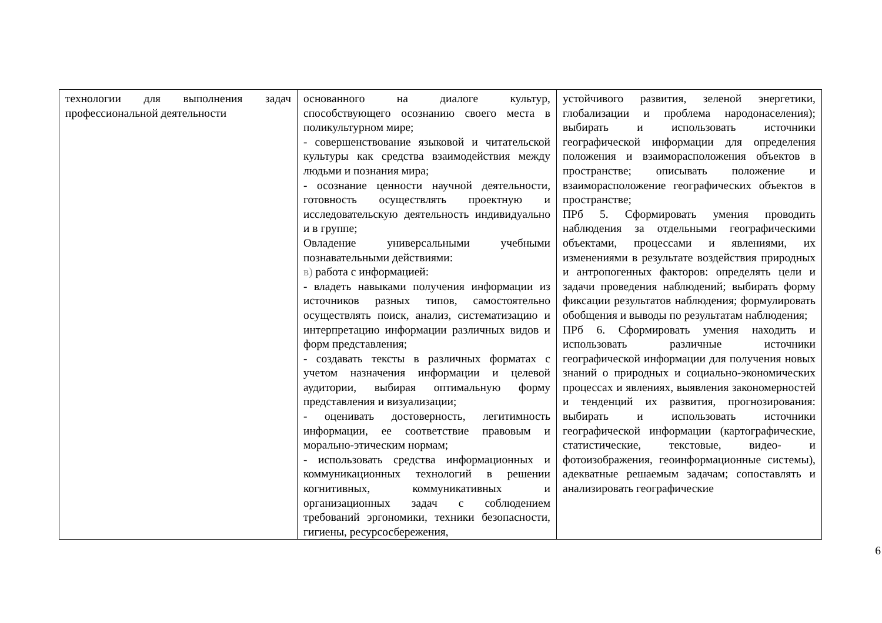| технологии для выполнения задач профессиональной деятельности | основанного на диалоге культур, способствующего осознанию своего места в поликультурном мире; - совершенствование языковой и читательской культуры как средства взаимодействия между людьми и познания мира; - осознание ценности научной деятельности, готовность осуществлять проектную и исследовательскую деятельность индивидуально и в группе; Овладение универсальными учебными познавательными действиями: в) работа с информацией: - владеть навыками получения информации из источников разных типов, самостоятельно осуществлять поиск, анализ, систематизацию и интерпретацию информации различных видов и форм представления; - создавать тексты в различных форматах с учетом назначения информации и целевой аудитории, выбирая оптимальную форму представления и визуализации; - оценивать достоверность, легитимность информации, ее соответствие правовым и морально-этическим нормам; - использовать средства информационных и коммуникационных технологий в решении когнитивных, коммуникативных и организационных задач с соблюдением требований эргономики, техники безопасности, гигиены, ресурсосбережения, | устойчивого развития, зеленой энергетики, глобализации и проблема народонаселения); выбирать и использовать источники географической информации для определения положения и взаиморасположения объектов в пространстве; описывать положение и взаиморасположение географических объектов в пространстве; ПРб 5. Сформировать умения проводить наблюдения за отдельными географическими объектами, процессами и явлениями, их изменениями в результате воздействия природных и антропогенных факторов: определять цели и задачи проведения наблюдений; выбирать форму фиксации результатов наблюдения; формулировать обобщения и выводы по результатам наблюдения; ПРб 6. Сформировать умения находить и использовать различные источники географической информации для получения новых знаний о природных и социально-экономических процессах и явлениях, выявления закономерностей и тенденций их развития, прогнозирования: выбирать и использовать источники географической информации (картографические, статистические, текстовые, видео- и фотоизображения, геоинформационные системы), адекватные решаемым задачам; сопоставлять и анализировать географические |
6